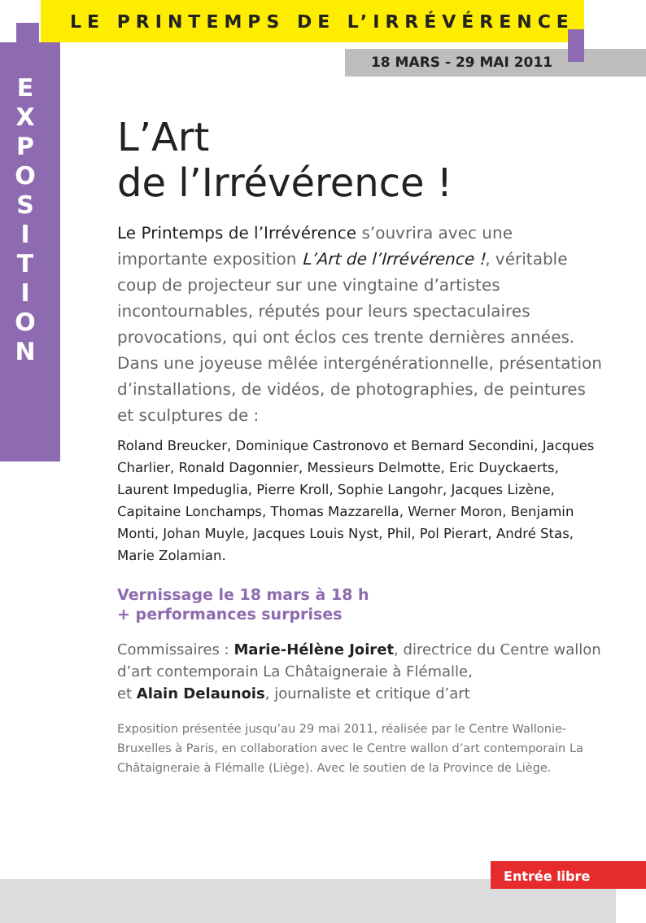LE PRINTEMPS DE L’IRRÉVÉRENCE
18 MARS - 29 MAI 2011
E
X
P
O
S
I
T
I
O
N
L’Art
de l’Irrévérence !
Le Printemps de l’Irrévérence s’ouvrira avec une importante exposition L’Art de l’Irrévérence !, véritable coup de projecteur sur une vingtaine d’artistes incontournables, réputés pour leurs spectaculaires provocations, qui ont éclos ces trente dernières années. Dans une joyeuse mêlée intergénérationnelle, présentation d’installations, de vidéos, de photographies, de peintures et sculptures de :
Roland Breucker, Dominique Castronovo et Bernard Secondini, Jacques Charlier, Ronald Dagonnier, Messieurs Delmotte, Eric Duyckaerts, Laurent Impeduglia, Pierre Kroll, Sophie Langohr, Jacques Lizène, Capitaine Lonchamps, Thomas Mazzarella, Werner Moron, Benjamin Monti, Johan Muyle, Jacques Louis Nyst, Phil, Pol Pierart, André Stas, Marie Zolamian.
Vernissage le 18 mars à 18 h
+ performances surprises
Commissaires : Marie-Hélène Joiret, directrice du Centre wallon d’art contemporain La Châtaigneraie à Flémalle,
et Alain Delaunois, journaliste et critique d’art
Exposition présentée jusqu’au 29 mai 2011, réalisée par le Centre Wallonie-Bruxelles à Paris, en collaboration avec le Centre wallon d’art contemporain La Châtaigneraie à Flémalle (Liège). Avec le soutien de la Province de Liège.
Entrée libre